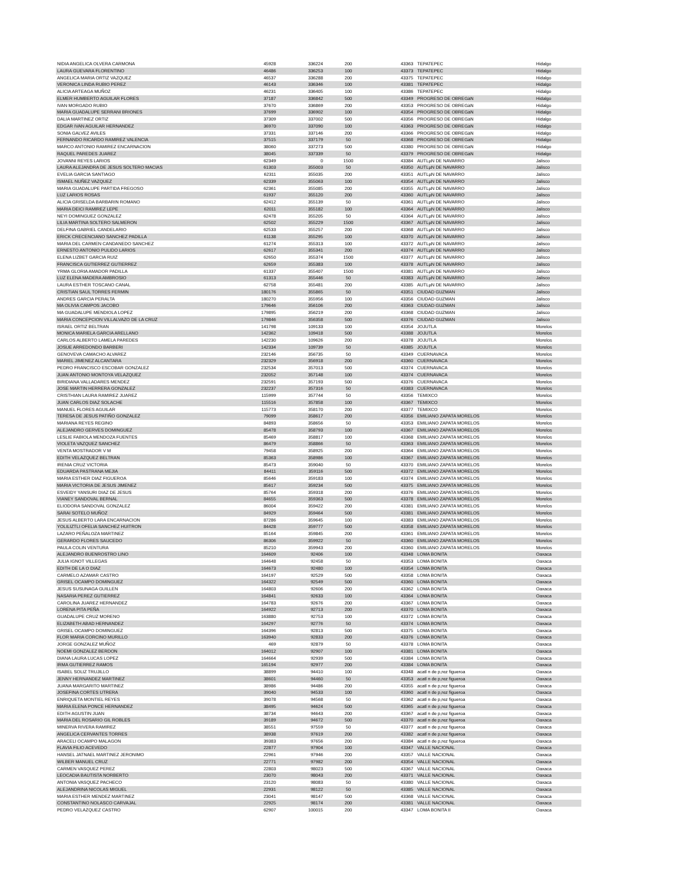| NIDIA ANGELICA OLVERA CARMONA | 45928 | 336224 | 200 | | 43363 | TEPATEPEC | Hidalgo |
| LAURA GUEVARA FLORENTINO | 46486 | 336253 | 100 | | 43373 | TEPATEPEC | Hidalgo |
| ANGELICA MARIA ORTIZ VAZQUEZ | 46537 | 336288 | 200 | | 43375 | TEPATEPEC | Hidalgo |
| VERONICA LINDA RUBIO PEREZ | 46143 | 336346 | 100 | | 43381 | TEPATEPEC | Hidalgo |
| ALICIA ARTEAGA MUÑOZ | 46231 | 336405 | 100 | | 43386 | TEPATEPEC | Hidalgo |
| ELMER HUMBERTO AGUILAR FLORES | 37187 | 336842 | 500 | | 43349 | PROGRESO DE OBREGàN | Hidalgo |
| IVAN MORGADO RUBIO | 37670 | 336869 | 200 | | 43353 | PROGRESO DE OBREGàN | Hidalgo |
| MARIA GUADALUPE SERRANI BRIONES | 37699 | 336902 | 100 | | 43354 | PROGRESO DE OBREGàN | Hidalgo |
| DALIA MARTINEZ ORTIZ | 37309 | 337002 | 500 | | 43356 | PROGRESO DE OBREGàN | Hidalgo |
| EDGAR IVAN AGUILAR HERNANDEZ | 36970 | 337090 | 100 | | 43363 | PROGRESO DE OBREGàN | Hidalgo |
| SONIA GALVEZ AVILES | 37331 | 337146 | 200 | | 43366 | PROGRESO DE OBREGàN | Hidalgo |
| FERNANDO RICARDO RAMIREZ VALENCIA | 37515 | 337179 | 50 | | 43368 | PROGRESO DE OBREGàN | Hidalgo |
| MARCO ANTONIO RAMIREZ ENCARNACION | 38060 | 337273 | 500 | | 43380 | PROGRESO DE OBREGàN | Hidalgo |
| RAQUEL PAREDES JUAREZ | 38045 | 337339 | 50 | | 43379 | PROGRESO DE OBREGàN | Hidalgo |
| JOVANNI REYES LARIOS | 62349 | 0 | 1500 | | 43384 | AUTLµN DE NAVARRO | Jalisco |
| LAURA ALEJANDRA DE JESUS SOLTERO MACIAS | 61303 | 355003 | 50 | | 43350 | AUTLµN DE NAVARRO | Jalisco |
| EVELIA GARCIA SANTIAGO | 62311 | 355035 | 200 | | 43351 | AUTLµN DE NAVARRO | Jalisco |
| ISMAEL NUÑEZ VAZQUEZ | 62339 | 355063 | 100 | | 43354 | AUTLµN DE NAVARRO | Jalisco |
| MARIA GUADALUPE PARTIDA FREGOSO | 62361 | 355085 | 200 | | 43355 | AUTLµN DE NAVARRO | Jalisco |
| LUZ LARIOS ROSAS | 61937 | 355120 | 200 | | 43360 | AUTLµN DE NAVARRO | Jalisco |
| ALICIA GRISELDA BARBARIN ROMANO | 62412 | 355139 | 50 | | 43361 | AUTLµN DE NAVARRO | Jalisco |
| MARIA DEICI RAMIREZ LEPE | 62011 | 355182 | 100 | | 43364 | AUTLµN DE NAVARRO | Jalisco |
| NEYI DOMINGUEZ GONZALEZ | 62478 | 355205 | 50 | | 43364 | AUTLµN DE NAVARRO | Jalisco |
| LILIA MARTINA SOLTERO SALMERON | 62502 | 355229 | 1500 | | 43367 | AUTLµN DE NAVARRO | Jalisco |
| DELFINA GABRIEL CANDELARIO | 62533 | 355257 | 200 | | 43368 | AUTLµN DE NAVARRO | Jalisco |
| ERICK CRECENCIANO SANCHEZ PADILLA | 61138 | 355295 | 100 | | 43370 | AUTLµN DE NAVARRO | Jalisco |
| MARIA DEL CARMEN CANDANEDO SANCHEZ | 61274 | 355313 | 100 | | 43372 | AUTLµN DE NAVARRO | Jalisco |
| ERNESTO ANTONIO PULIDO LARIOS | 62617 | 355341 | 200 | | 43374 | AUTLµN DE NAVARRO | Jalisco |
| ELENA LIZBET GARCIA RUIZ | 62650 | 355374 | 1500 | | 43377 | AUTLµN DE NAVARRO | Jalisco |
| FRANCISCA GUTIERREZ GUTIERREZ | 62659 | 355383 | 100 | | 43378 | AUTLµN DE NAVARRO | Jalisco |
| YRMA GLORIA AMADOR PADILLA | 61337 | 355407 | 1500 | | 43381 | AUTLµN DE NAVARRO | Jalisco |
| LUZ ELENA MADERA AMBROSIO | 61313 | 355446 | 50 | | 43383 | AUTLµN DE NAVARRO | Jalisco |
| LAURA ESTHER TOSCANO CANAL | 62758 | 355481 | 200 | | 43385 | AUTLµN DE NAVARRO | Jalisco |
| CRISTIAN SAUL TORRES FERMIN | 180176 | 355865 | 50 | | 43351 | CIUDAD GUZMAN | Jalisco |
| ANDRES GARCIA PERALTA | 180270 | 355956 | 100 | | 43356 | CIUDAD GUZMAN | Jalisco |
| MA OLIVIA CAMPOS JACOBO | 179646 | 356106 | 200 | | 43363 | CIUDAD GUZMAN | Jalisco |
| MA GUADALUPE MENDIOLA LOPEZ | 179895 | 356219 | 200 | | 43368 | CIUDAD GUZMAN | Jalisco |
| MARIA CONCEPCION VILLALVAZO DE LA CRUZ | 179846 | 356358 | 500 | | 43376 | CIUDAD GUZMAN | Jalisco |
| ISRAEL ORTIZ BELTRAN | 141798 | 109133 | 100 | | 43354 | JOJUTLA | Morelos |
| MONICA MARIELA GARCIA ARELLANO | 142362 | 109418 | 500 | | 43388 | JOJUTLA | Morelos |
| CARLOS ALBERTO LAMELA PAREDES | 142230 | 109626 | 200 | | 43378 | JOJUTLA | Morelos |
| JOSUE ARREDONDO BARBERI | 142334 | 109739 | 50 | | 43385 | JOJUTLA | Morelos |
| GENOVEVA CAMACHO ALVAREZ | 232146 | 356735 | 50 | | 43349 | CUERNAVACA | Morelos |
| MARIEL JIMENEZ ALCANTARA | 232329 | 356918 | 200 | | 43360 | CUERNAVACA | Morelos |
| PEDRO FRANCISCO ESCOBAR GONZALEZ | 232534 | 357013 | 500 | | 43374 | CUERNAVACA | Morelos |
| JUAN ANTONIO MONTOYA VELAZQUEZ | 232052 | 357148 | 100 | | 43374 | CUERNAVACA | Morelos |
| BIRIDIANA VALLADARES MENDEZ | 232591 | 357193 | 500 | | 43376 | CUERNAVACA | Morelos |
| JOSE MARTIN HERRERA GONZALEZ | 232237 | 357316 | 50 | | 43383 | CUERNAVACA | Morelos |
| CRISTHIAN LAURA RAMIREZ JUAREZ | 115999 | 357744 | 50 | | 43356 | TEMIXCO | Morelos |
| JUAN CARLOS DIAZ SOLACHE | 115516 | 357858 | 100 | | 43367 | TEMIXCO | Morelos |
| MANUEL FLORES AGUILAR | 115773 | 358170 | 200 | | 43377 | TEMIXCO | Morelos |
| TERESA DE JESUS PATIÑO GONZALEZ | 79099 | 358617 | 200 | | 43356 | EMILIANO ZAPATA MORELOS | Morelos |
| MARIANA REYES REGINO | 84893 | 358656 | 50 | | 43353 | EMILIANO ZAPATA MORELOS | Morelos |
| ALEJANDRO GERVES DOMINGUEZ | 85478 | 358793 | 100 | | 43367 | EMILIANO ZAPATA MORELOS | Morelos |
| LESLIE FABIOLA MENDOZA FUENTES | 85469 | 358817 | 100 | | 43368 | EMILIANO ZAPATA MORELOS | Morelos |
| VIOLETA VAZQUEZ SANCHEZ | 86479 | 358866 | 50 | | 43363 | EMILIANO ZAPATA MORELOS | Morelos |
| VENTA MOSTRADOR V M | 79458 | 358925 | 200 | | 43364 | EMILIANO ZAPATA MORELOS | Morelos |
| EDITH VELAZQUEZ BELTRAN | 85363 | 358986 | 100 | | 43367 | EMILIANO ZAPATA MORELOS | Morelos |
| IRENIA CRUZ VICTORIA | 85473 | 359040 | 50 | | 43370 | EMILIANO ZAPATA MORELOS | Morelos |
| EDUARDA PASTRANA MEJIA | 84411 | 359116 | 500 | | 43372 | EMILIANO ZAPATA MORELOS | Morelos |
| MARIA ESTHER DIAZ FIGUEROA | 85646 | 359183 | 100 | | 43374 | EMILIANO ZAPATA MORELOS | Morelos |
| MARIA VICTORIA DE JESUS JIMENEZ | 85617 | 359234 | 500 | | 43375 | EMILIANO ZAPATA MORELOS | Morelos |
| ESVEIDY YANSURI DIAZ DE JESUS | 85764 | 359318 | 200 | | 43376 | EMILIANO ZAPATA MORELOS | Morelos |
| VIANEY SANDOVAL BERNAL | 84655 | 359363 | 500 | | 43378 | EMILIANO ZAPATA MORELOS | Morelos |
| ELIODORA SANDOVAL GONZALEZ | 86004 | 359422 | 200 | | 43381 | EMILIANO ZAPATA MORELOS | Morelos |
| SARAI SOTELO MUÑOZ | 84929 | 359464 | 500 | | 43381 | EMILIANO ZAPATA MORELOS | Morelos |
| JESUS ALBERTO LARA ENCARNACION | 87286 | 359645 | 100 | | 43383 | EMILIANO ZAPATA MORELOS | Morelos |
| YOLILIZTLI OFELIA SANCHEZ HUITRON | 84428 | 359777 | 500 | | 43358 | EMILIANO ZAPATA MORELOS | Morelos |
| LAZARO PEÑALOZA MARTINEZ | 85164 | 359845 | 200 | | 43361 | EMILIANO ZAPATA MORELOS | Morelos |
| GERARDO FLORES SAUCEDO | 86306 | 359922 | 50 | | 43360 | EMILIANO ZAPATA MORELOS | Morelos |
| PAULA COLIN VENTURA | 85210 | 359943 | 200 | | 43360 | EMILIANO ZAPATA MORELOS | Morelos |
| ALEJANDRO BUENROSTRO LINO | 164609 | 92406 | 100 | | 43348 | LOMA BONITA | Oaxaca |
| JULIA IGNOT VILLEGAS | 164648 | 92458 | 50 | | 43353 | LOMA BONITA | Oaxaca |
| EDITH DE LA O DIAZ | 164673 | 92480 | 100 | | 43354 | LOMA BONITA | Oaxaca |
| CARMELO AZAMAR CASTRO | 164197 | 92529 | 500 | | 43358 | LOMA BONITA | Oaxaca |
| GRISEL OCAMPO DOMINGUEZ | 164322 | 92549 | 500 | | 43360 | LOMA BONITA | Oaxaca |
| JESUS SUSUNAGA GUILLEN | 164803 | 92606 | 200 | | 43362 | LOMA BONITA | Oaxaca |
| NASARIA PEREZ GUTIERREZ | 164841 | 92633 | 100 | | 43364 | LOMA BONITA | Oaxaca |
| CAROLINA JUAREZ HERNANDEZ | 164783 | 92676 | 200 | | 43367 | LOMA BONITA | Oaxaca |
| LORENA PITA PEÑA | 164922 | 92713 | 200 | | 43370 | LOMA BONITA | Oaxaca |
| GUADALUPE CRUZ MORENO | 163880 | 92753 | 100 | | 43372 | LOMA BONITA | Oaxaca |
| ELIZABETH ABAD HERNANDEZ | 164297 | 92776 | 50 | | 43374 | LOMA BONITA | Oaxaca |
| GRISEL OCAMPO DOMINGUEZ | 164396 | 92813 | 500 | | 43375 | LOMA BONITA | Oaxaca |
| FLOR MARIA CORCINO MURILLO | 163940 | 92833 | 200 | | 43376 | LOMA BONITA | Oaxaca |
| JORGE GONZALEZ MUÑOZ | 469 | 92879 | 50 | | 43378 | LOMA BONITA | Oaxaca |
| NOEMI GONZALEZ BERDON | 164012 | 92907 | 100 | | 43381 | LOMA BONITA | Oaxaca |
| DIANA LAURA LUCAS LOPEZ | 164664 | 92939 | 500 | | 43384 | LOMA BONITA | Oaxaca |
| IRMA GUTIERREZ RAMOS | 165194 | 92977 | 200 | | 43384 | LOMA BONITA | Oaxaca |
| ISABEL SOLIZ TRUJILLO | 38899 | 94410 | 100 | | 43348 | acatl n de p,rez figueroa | Oaxaca |
| JENNY HERNANDEZ MARTINEZ | 38601 | 94460 | 50 | | 43353 | acatl n de p,rez figueroa | Oaxaca |
| JUANA MARGARITO MARTINEZ | 38986 | 94486 | 200 | | 43355 | acatl n de p,rez figueroa | Oaxaca |
| JOSEFINA CORTES UTRERA | 39040 | 94533 | 100 | | 43360 | acatl n de p,rez figueroa | Oaxaca |
| ENRIQUETA MONTIEL REYES | 39078 | 94568 | 50 | | 43362 | acatl n de p,rez figueroa | Oaxaca |
| MARIA ELENA PONCE HERNANDEZ | 38495 | 94624 | 500 | | 43365 | acatl n de p,rez figueroa | Oaxaca |
| EDITH AGUSTIN JUAN | 38734 | 94643 | 200 | | 43367 | acatl n de p,rez figueroa | Oaxaca |
| MARIA DEL ROSARIO GIL ROBLES | 39189 | 94672 | 500 | | 43370 | acatl n de p,rez figueroa | Oaxaca |
| MINERVA RIVERA RAMIREZ | 38551 | 97559 | 50 | | 43377 | acatl n de p,rez figueroa | Oaxaca |
| ANGELICA CERVANTES TORRES | 38938 | 97619 | 200 | | 43382 | acatl n de p,rez figueroa | Oaxaca |
| ARACELI OCAMPO MALAGON | 39383 | 97656 | 200 | | 43384 | acatl n de p,rez figueroa | Oaxaca |
| FLAVIA FILIO ACEVEDO | 22877 | 97904 | 100 | | 43347 | VALLE NACIONAL | Oaxaca |
| HANSEL JATNAEL MARTINEZ JERONIMO | 22961 | 97946 | 200 | | 43357 | VALLE NACIONAL | Oaxaca |
| WILBER MANUEL CRUZ | 22771 | 97982 | 200 | | 43354 | VALLE NACIONAL | Oaxaca |
| CARMEN VASQUEZ PEREZ | 22803 | 98023 | 500 | | 43367 | VALLE NACIONAL | Oaxaca |
| LEOCADIA BAUTISTA NORBERTO | 23070 | 98043 | 200 | | 43371 | VALLE NACIONAL | Oaxaca |
| ANTONIA VASQUEZ PACHECO | 23120 | 98083 | 50 | | 43380 | VALLE NACIONAL | Oaxaca |
| ALEJANDRINA NICOLAS MIGUEL | 22931 | 98122 | 50 | | 43385 | VALLE NACIONAL | Oaxaca |
| MARIA ESTHER MENDEZ MARTINEZ | 23041 | 98147 | 500 | | 43368 | VALLE NACIONAL | Oaxaca |
| CONSTANTINO NOLASCO CARVAJAL | 22925 | 98174 | 200 | | 43381 | VALLE NACIONAL | Oaxaca |
| PEDRO VELAZQUEZ CASTRO | 62907 | 100015 | 200 | | 43347 | LOMA BONITA II | Oaxaca |